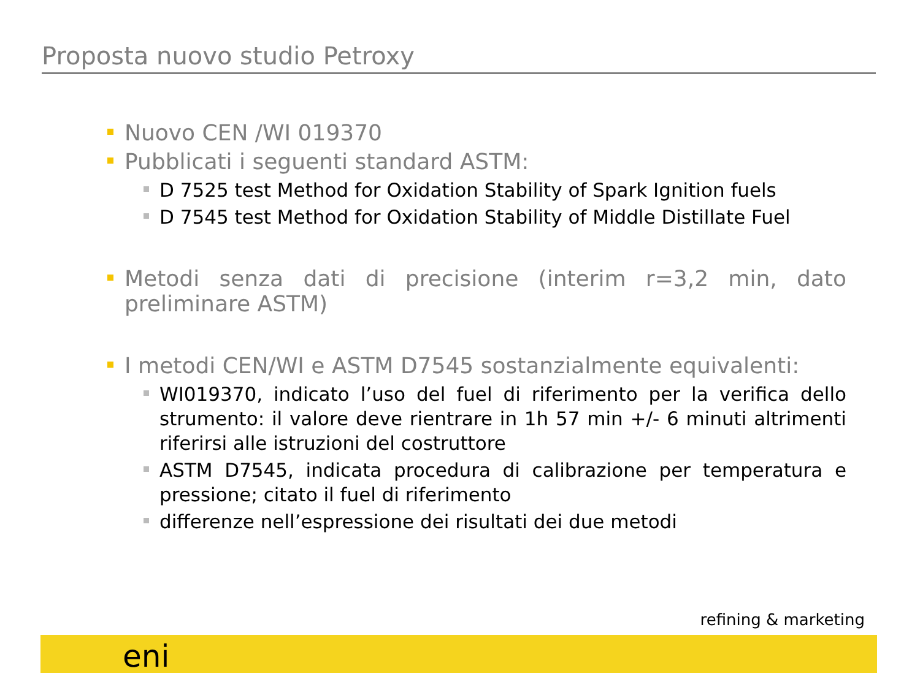Proposta nuovo studio Petroxy
Nuovo CEN /WI 019370
Pubblicati i seguenti standard ASTM:
D 7525 test Method for Oxidation Stability of Spark Ignition fuels
D 7545 test Method for Oxidation Stability of Middle Distillate Fuel
Metodi senza dati di precisione (interim r=3,2 min, dato preliminare ASTM)
I metodi CEN/WI e ASTM D7545 sostanzialmente equivalenti:
WI019370, indicato l’uso del fuel di riferimento per la verifica dello strumento: il valore deve rientrare in 1h 57 min +/- 6 minuti altrimenti riferirsi alle istruzioni del costruttore
ASTM D7545, indicata procedura di calibrazione per temperatura e pressione; citato il fuel di riferimento
differenze nell’espressione dei risultati dei due metodi
refining & marketing
eni